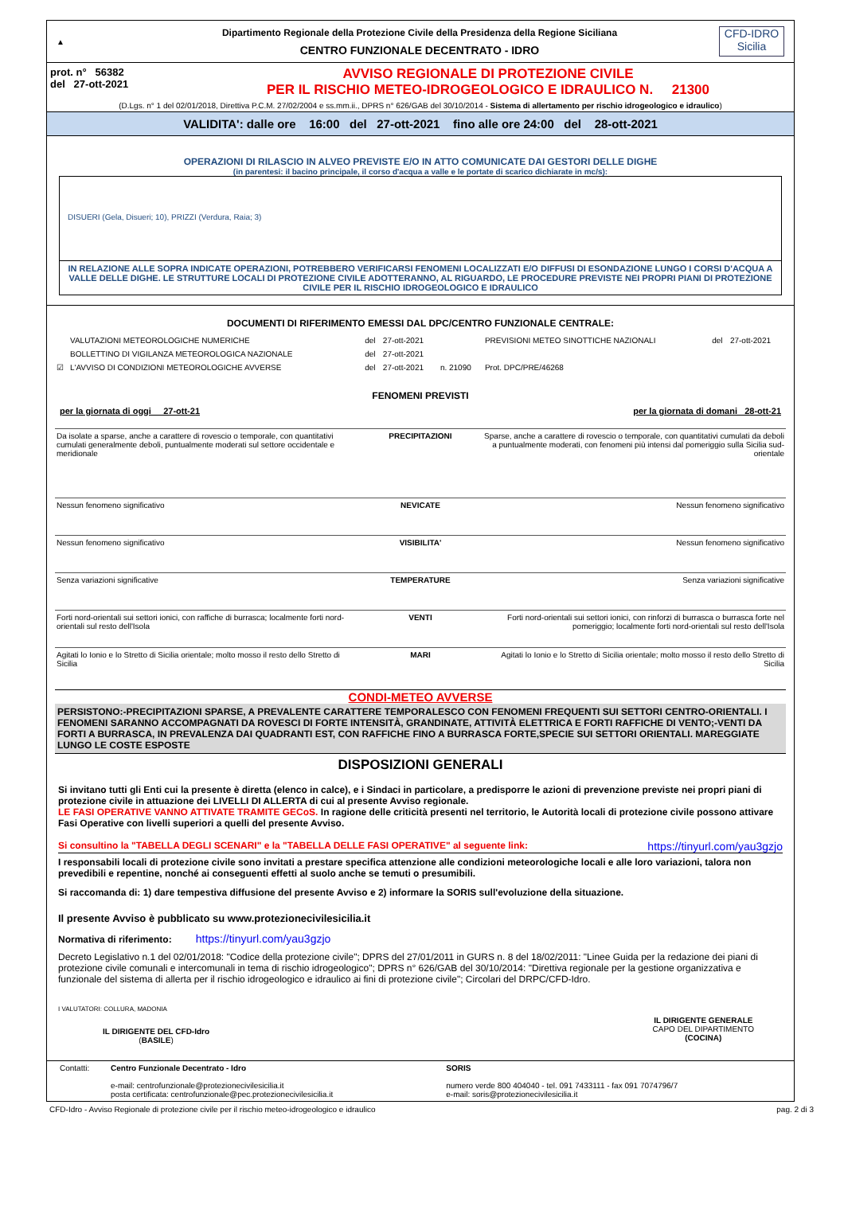▲
Dipartimento Regionale della Protezione Civile della Presidenza della Regione Siciliana
CENTRO FUNZIONALE DECENTRATO - IDRO
CFD-IDRO
Sicilia
prot. n° 56382
del 27-ott-2021
AVVISO REGIONALE DI PROTEZIONE CIVILE
PER IL RISCHIO METEO-IDROGEOLOGICO E IDRAULICO N. 21300
(D.Lgs. n° 1 del 02/01/2018, Direttiva P.C.M. 27/02/2004 e ss.mm.ii., DPRS n° 626/GAB del 30/10/2014 - Sistema di allertamento per rischio idrogeologico e idraulico)
VALIDITA': dalle ore 16:00 del 27-ott-2021 fino alle ore 24:00 del 28-ott-2021
OPERAZIONI DI RILASCIO IN ALVEO PREVISTE E/O IN ATTO COMUNICATE DAI GESTORI DELLE DIGHE
(in parentesi: il bacino principale, il corso d'acqua a valle e le portate di scarico dichiarate in mc/s):
DISUERI (Gela, Disueri; 10), PRIZZI (Verdura, Raia; 3)
IN RELAZIONE ALLE SOPRA INDICATE OPERAZIONI, POTREBBERO VERIFICARSI FENOMENI LOCALIZZATI E/O DIFFUSI DI ESONDAZIONE LUNGO I CORSI D'ACQUA A VALLE DELLE DIGHE. LE STRUTTURE LOCALI DI PROTEZIONE CIVILE ADOTTERANNO, AL RIGUARDO, LE PROCEDURE PREVISTE NEI PROPRI PIANI DI PROTEZIONE CIVILE PER IL RISCHIO IDROGEOLOGICO E IDRAULICO
DOCUMENTI DI RIFERIMENTO EMESSI DAL DPC/CENTRO FUNZIONALE CENTRALE:
| | VALUTAZIONI METEOROLOGICHE NUMERICHE | del | 27-ott-2021 | | PREVISIONI METEO SINOTTICHE NAZIONALI | del | 27-ott-2021 |
| | BOLLETTINO DI VIGILANZA METEOROLOGICA NAZIONALE | del | 27-ott-2021 | | | | |
| ☑ | L'AVVISO DI CONDIZIONI METEOROLOGICHE AVVERSE | del | 27-ott-2021 | n. 21090 | Prot. DPC/PRE/46268 | | |
FENOMENI PREVISTI
per la giornata di oggi 27-ott-21 per la giornata di domani 28-ott-21
| Da isolate a sparse, anche a carattere di rovescio o temporale, con quantitativi cumulati generalmente deboli, puntualmente moderati sul settore occidentale e meridionale | PRECIPITAZIONI | Sparse, anche a carattere di rovescio o temporale, con quantitativi cumulati da deboli a puntualmente moderati, con fenomeni più intensi dal pomeriggio sulla Sicilia sud-orientale |
| Nessun fenomeno significativo | NEVICATE | Nessun fenomeno significativo |
| Nessun fenomeno significativo | VISIBILITA' | Nessun fenomeno significativo |
| Senza variazioni significative | TEMPERATURE | Senza variazioni significative |
| Forti nord-orientali sui settori ionici, con raffiche di burrasca; localmente forti nord-orientali sul resto dell'Isola | VENTI | Forti nord-orientali sui settori ionici, con rinforzi di burrasca o burrasca forte nel pomeriggio; localmente forti nord-orientali sul resto dell'Isola |
| Agitati lo Ionio e lo Stretto di Sicilia orientale; molto mosso il resto dello Stretto di Sicilia | MARI | Agitati lo Ionio e lo Stretto di Sicilia orientale; molto mosso il resto dello Stretto di Sicilia |
CONDI-METEO AVVERSE
PERSISTONO:-PRECIPITAZIONI SPARSE, A PREVALENTE CARATTERE TEMPORALESCO CON FENOMENI FREQUENTI SUI SETTORI CENTRO-ORIENTALI. I FENOMENI SARANNO ACCOMPAGNATI DA ROVESCI DI FORTE INTENSITÀ, GRANDINATE, ATTIVITÀ ELETTRICA E FORTI RAFFICHE DI VENTO;-VENTI DA FORTI A BURRASCA, IN PREVALENZA DAI QUADRANTI EST, CON RAFFICHE FINO A BURRASCA FORTE,SPECIE SUI SETTORI ORIENTALI. MAREGGIATE LUNGO LE COSTE ESPOSTE
DISPOSIZIONI GENERALI
Si invitano tutti gli Enti cui la presente è diretta (elenco in calce), e i Sindaci in particolare, a predisporre le azioni di prevenzione previste nei propri piani di protezione civile in attuazione dei LIVELLI DI ALLERTA di cui al presente Avviso regionale.
LE FASI OPERATIVE VANNO ATTIVATE TRAMITE GECoS. In ragione delle criticità presenti nel territorio, le Autorità locali di protezione civile possono attivare Fasi Operative con livelli superiori a quelli del presente Avviso.
Si consultino la "TABELLA DEGLI SCENARI" e la "TABELLA DELLE FASI OPERATIVE" al seguente link: https://tinyurl.com/yau3gzjo
I responsabili locali di protezione civile sono invitati a prestare specifica attenzione alle condizioni meteorologiche locali e alle loro variazioni, talora non prevedibili e repentine, nonché ai conseguenti effetti al suolo anche se temuti o presumibili.
Si raccomanda di: 1) dare tempestiva diffusione del presente Avviso e 2) informare la SORIS sull'evoluzione della situazione.
Il presente Avviso è pubblicato su www.protezionecivilesicilia.it
Normativa di riferimento: https://tinyurl.com/yau3gzjo
Decreto Legislativo n.1 del 02/01/2018: "Codice della protezione civile"; DPRS del 27/01/2011 in GURS n. 8 del 18/02/2011: "Linee Guida per la redazione dei piani di protezione civile comunali e intercomunali in tema di rischio idrogeologico"; DPRS n° 626/GAB del 30/10/2014: "Direttiva regionale per la gestione organizzativa e funzionale del sistema di allerta per il rischio idrogeologico e idraulico ai fini di protezione civile"; Circolari del DRPC/CFD-Idro.
I VALUTATORI: COLLURA, MADONIA
IL DIRIGENTE DEL CFD-Idro
(BASILE)
IL DIRIGENTE GENERALE
CAPO DEL DIPARTIMENTO
(COCINA)
| Contatti: | Centro Funzionale Decentrato - Idro e-mail: centrofunzionale@protezionecivilesicilia.it posta certificata: centrofunzionale@pec.protezionecivilesicilia.it | SORIS numero verde 800 404040 - tel. 091 7433111 - fax 091 7074796/7 e-mail: soris@protezionecivilesicilia.it |
CFD-Idro - Avviso Regionale di protezione civile per il rischio meteo-idrogeologico e idraulico pag. 2 di 3